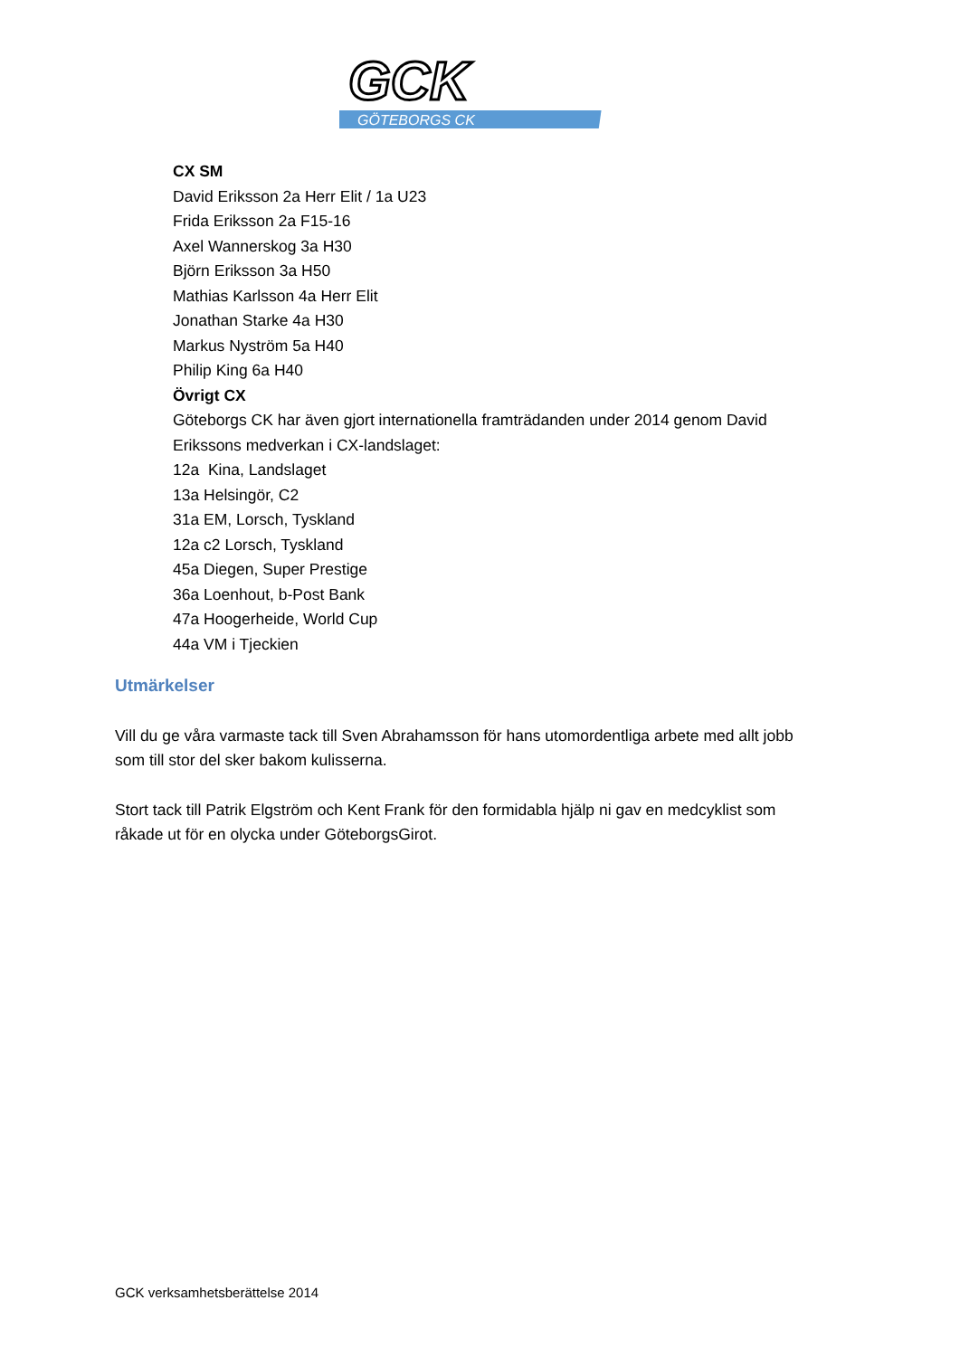GCK
GÖTEBORGS CK
CX SM
David Eriksson 2a Herr Elit / 1a U23
Frida Eriksson 2a F15-16
Axel Wannerskog 3a H30
Björn Eriksson 3a H50
Mathias Karlsson 4a Herr Elit
Jonathan Starke 4a H30
Markus Nyström 5a H40
Philip King 6a H40
Övrigt CX
Göteborgs CK har även gjort internationella framträdanden under 2014 genom David Erikssons medverkan i CX-landslaget:
12a Kina, Landslaget
13a Helsingör, C2
31a EM, Lorsch, Tyskland
12a c2 Lorsch, Tyskland
45a Diegen, Super Prestige
36a Loenhout, b-Post Bank
47a Hoogerheide, World Cup
44a VM i Tjeckien
Utmärkelser
Vill du ge våra varmaste tack till Sven Abrahamsson för hans utomordentliga arbete med allt jobb som till stor del sker bakom kulisserna.
Stort tack till Patrik Elgström och Kent Frank för den formidabla hjälp ni gav en medcyklist som råkade ut för en olycka under GöteborgsGirot.
GCK verksamhetsberättelse 2014